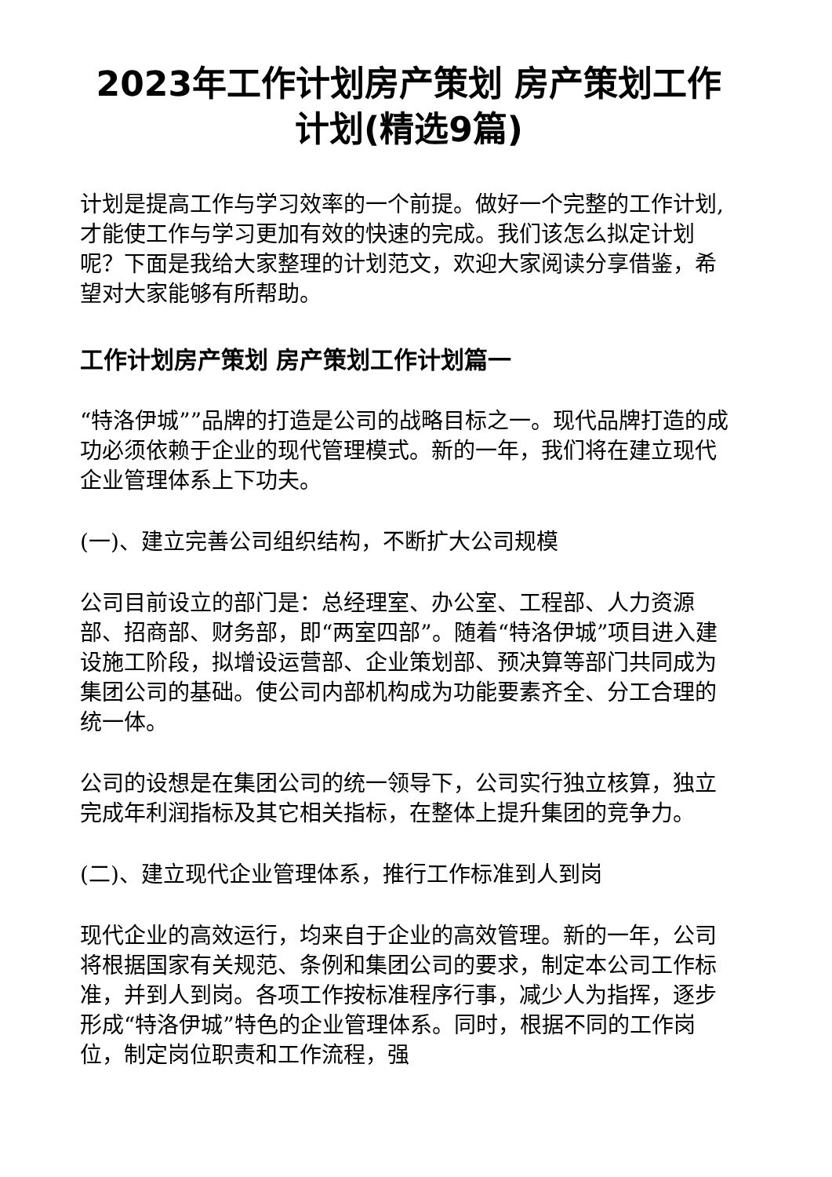2023年工作计划房产策划 房产策划工作计划(精选9篇)
计划是提高工作与学习效率的一个前提。做好一个完整的工作计划,才能使工作与学习更加有效的快速的完成。我们该怎么拟定计划呢？下面是我给大家整理的计划范文，欢迎大家阅读分享借鉴，希望对大家能够有所帮助。
工作计划房产策划 房产策划工作计划篇一
“特洛伊城””品牌的打造是公司的战略目标之一。现代品牌打造的成功必须依赖于企业的现代管理模式。新的一年，我们将在建立现代企业管理体系上下功夫。
(一)、建立完善公司组织结构，不断扩大公司规模
公司目前设立的部门是：总经理室、办公室、工程部、人力资源部、招商部、财务部，即“两室四部”。随着“特洛伊城”项目进入建设施工阶段，拟增设运营部、企业策划部、预决算等部门共同成为集团公司的基础。使公司内部机构成为功能要素齐全、分工合理的统一体。
公司的设想是在集团公司的统一领导下，公司实行独立核算，独立完成年利润指标及其它相关指标，在整体上提升集团的竞争力。
(二)、建立现代企业管理体系，推行工作标准到人到岗
现代企业的高效运行，均来自于企业的高效管理。新的一年，公司将根据国家有关规范、条例和集团公司的要求，制定本公司工作标准，并到人到岗。各项工作按标准程序行事，减少人为指挥，逐步形成“特洛伊城”特色的企业管理体系。同时，根据不同的工作岗位，制定岗位职责和工作流程，强